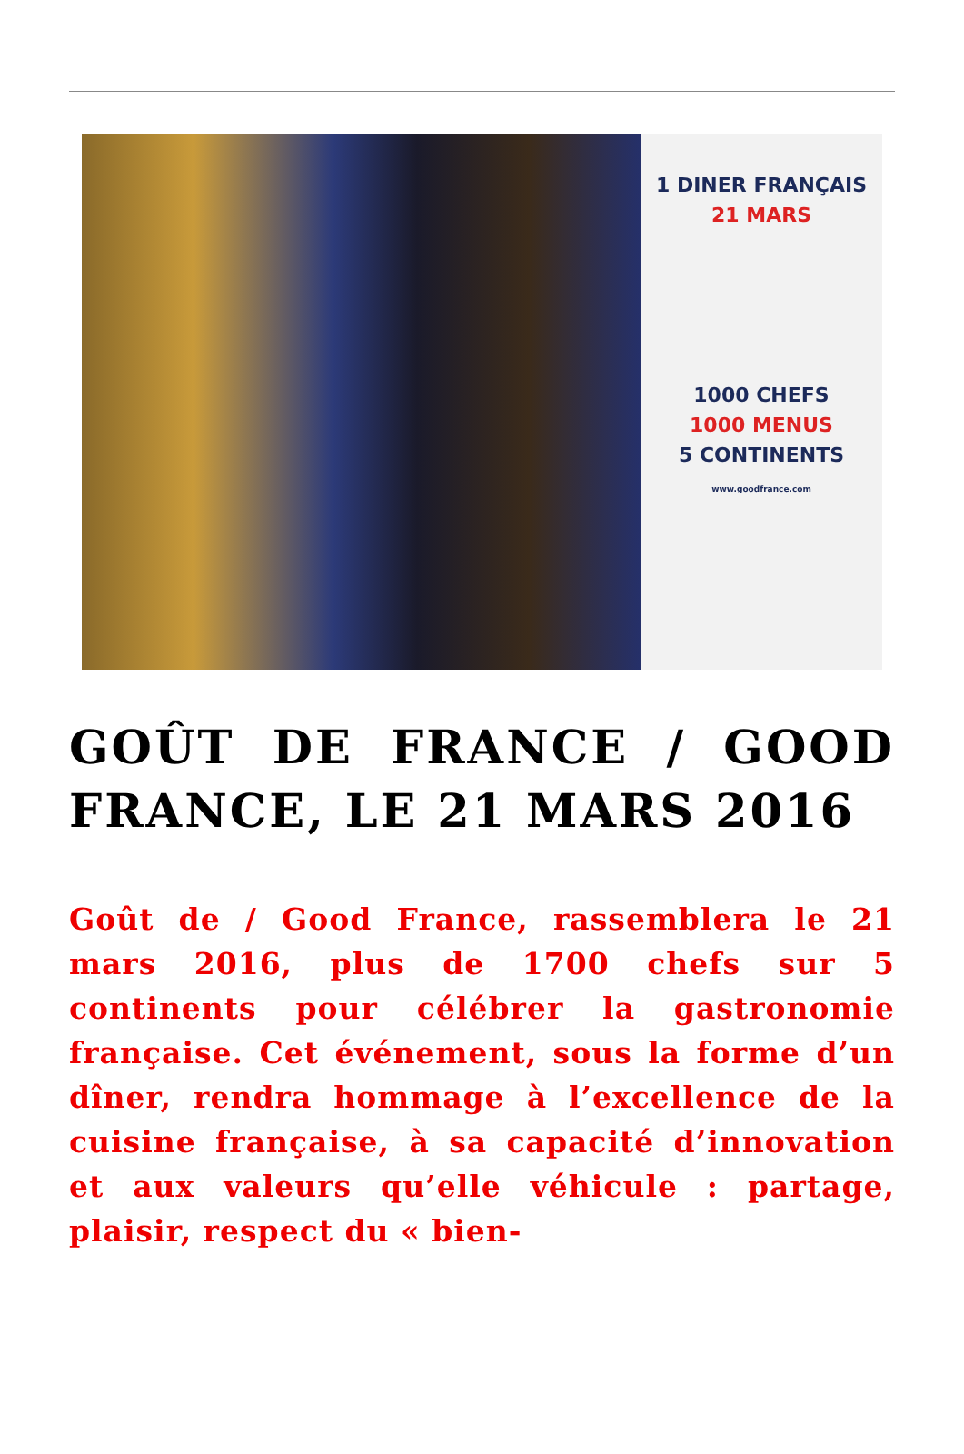1 DINER FRANÇAIS
21 MARS
1000 CHEFS
1000 MENUS
5 CONTINENTS
www.goodfrance.com
GOÛT DE FRANCE / GOOD FRANCE, LE 21 MARS 2016
Goût de / Good France, rassemblera le 21 mars 2016, plus de 1700 chefs sur 5 continents pour célébrer la gastronomie française. Cet événement, sous la forme d’un dîner, rendra hommage à l’excellence de la cuisine française, à sa capacité d’innovation et aux valeurs qu’elle véhicule : partage, plaisir, respect du « bien-